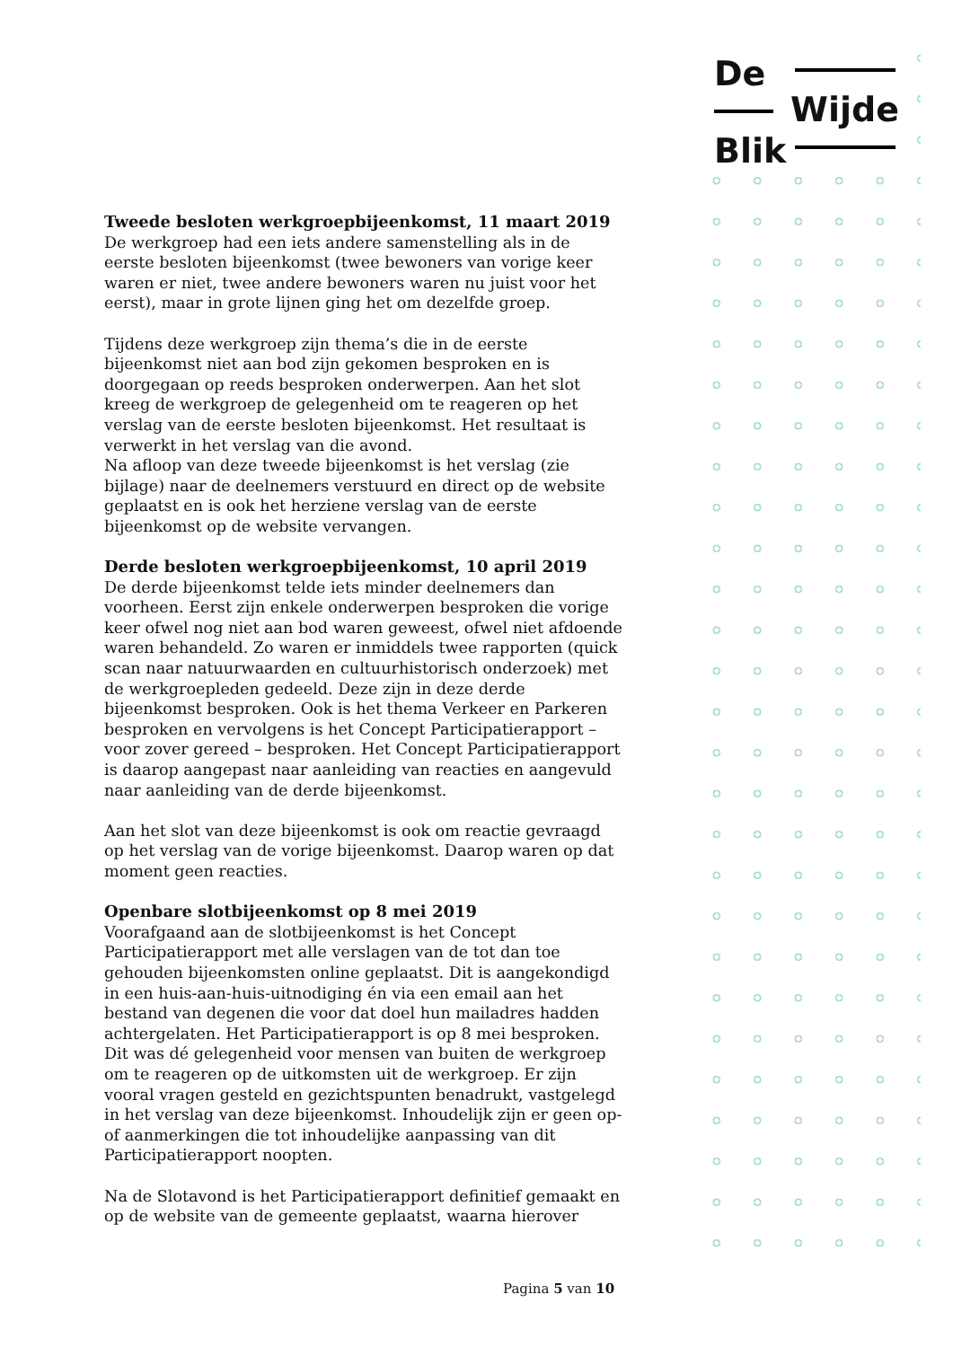De
Wijde
Blik
Tweede besloten werkgroepbijeenkomst, 11 maart 2019
De werkgroep had een iets andere samenstelling als in de eerste besloten bijeenkomst (twee bewoners van vorige keer waren er niet, twee andere bewoners waren nu juist voor het eerst), maar in grote lijnen ging het om dezelfde groep.
Tijdens deze werkgroep zijn thema’s die in de eerste bijeenkomst niet aan bod zijn gekomen besproken en is doorgegaan op reeds besproken onderwerpen. Aan het slot kreeg de werkgroep de gelegenheid om te reageren op het verslag van de eerste besloten bijeenkomst. Het resultaat is verwerkt in het verslag van die avond.
Na afloop van deze tweede bijeenkomst is het verslag (zie bijlage) naar de deelnemers verstuurd en direct op de website geplaatst en is ook het herziene verslag van de eerste bijeenkomst op de website vervangen.
Derde besloten werkgroepbijeenkomst, 10 april 2019
De derde bijeenkomst telde iets minder deelnemers dan voorheen. Eerst zijn enkele onderwerpen besproken die vorige keer ofwel nog niet aan bod waren geweest, ofwel niet afdoende waren behandeld. Zo waren er inmiddels twee rapporten (quick scan naar natuurwaarden en cultuurhistorisch onderzoek) met de werkgroepleden gedeeld. Deze zijn in deze derde bijeenkomst besproken. Ook is het thema Verkeer en Parkeren besproken en vervolgens is het Concept Participatierapport – voor zover gereed – besproken. Het Concept Participatierapport is daarop aangepast naar aanleiding van reacties en aangevuld naar aanleiding van de derde bijeenkomst.
Aan het slot van deze bijeenkomst is ook om reactie gevraagd op het verslag van de vorige bijeenkomst. Daarop waren op dat moment geen reacties.
Openbare slotbijeenkomst op 8 mei 2019
Voorafgaand aan de slotbijeenkomst is het Concept Participatierapport met alle verslagen van de tot dan toe gehouden bijeenkomsten online geplaatst. Dit is aangekondigd in een huis-aan-huis-uitnodiging én via een email aan het bestand van degenen die voor dat doel hun mailadres hadden achtergelaten. Het Participatierapport is op 8 mei besproken. Dit was dé gelegenheid voor mensen van buiten de werkgroep om te reageren op de uitkomsten uit de werkgroep. Er zijn vooral vragen gesteld en gezichtspunten benadrukt, vastgelegd in het verslag van deze bijeenkomst. Inhoudelijk zijn er geen op- of aanmerkingen die tot inhoudelijke aanpassing van dit Participatierapport noopten.
Na de Slotavond is het Participatierapport definitief gemaakt en op de website van de gemeente geplaatst, waarna hierover
Pagina 5 van 10